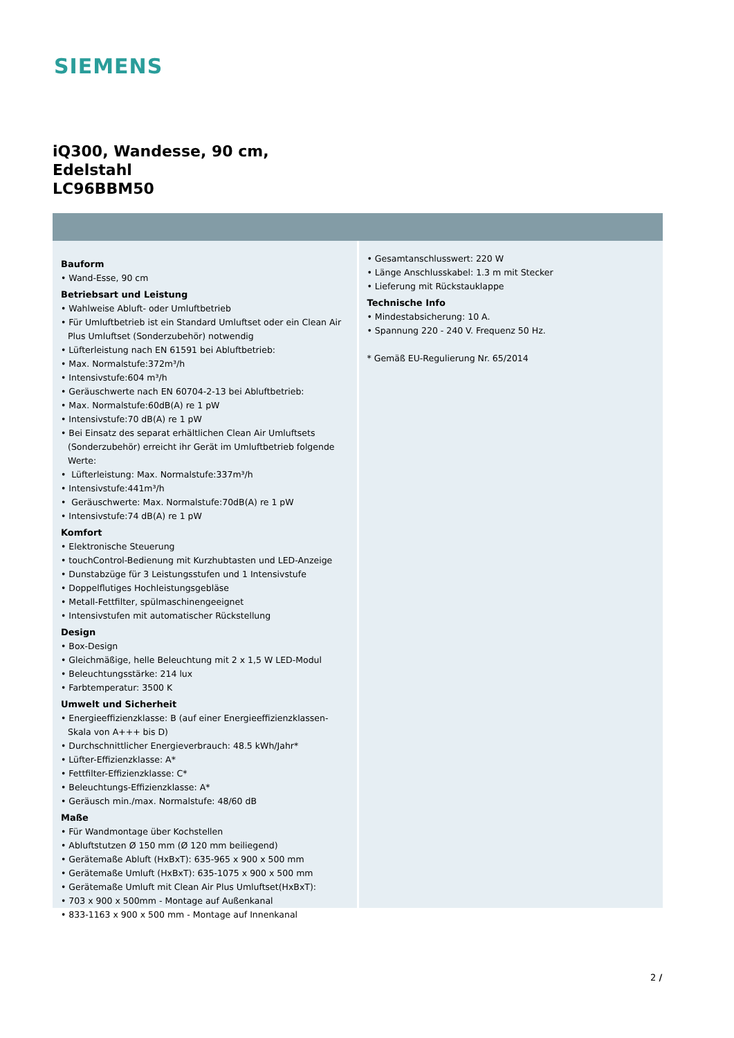SIEMENS
iQ300, Wandesse, 90 cm,
Edelstahl
LC96BBM50
Bauform
• Wand-Esse, 90 cm
Betriebsart und Leistung
• Wahlweise Abluft- oder Umluftbetrieb
• Für Umluftbetrieb ist ein Standard Umluftset oder ein Clean Air Plus Umluftset (Sonderzubehör) notwendig
• Lüfterleistung nach EN 61591 bei Abluftbetrieb:
• Max. Normalstufe:372m³/h
• Intensivstufe:604 m³/h
• Geräuschwerte nach EN 60704-2-13 bei Abluftbetrieb:
• Max. Normalstufe:60dB(A) re 1 pW
• Intensivstufe:70 dB(A) re 1 pW
• Bei Einsatz des separat erhältlichen Clean Air Umluftsets (Sonderzubehör) erreicht ihr Gerät im Umluftbetrieb folgende Werte:
• Lüfterleistung: Max. Normalstufe:337m³/h
• Intensivstufe:441m³/h
• Geräuschwerte: Max. Normalstufe:70dB(A) re 1 pW
• Intensivstufe:74 dB(A) re 1 pW
Komfort
• Elektronische Steuerung
• touchControl-Bedienung mit Kurzhubtasten und LED-Anzeige
• Dunstabzüge für 3 Leistungsstufen und 1 Intensivstufe
• Doppelflutiges Hochleistungsgebläse
• Metall-Fettfilter, spülmaschinengeeignet
• Intensivstufen mit automatischer Rückstellung
Design
• Box-Design
• Gleichmäßige, helle Beleuchtung mit 2 x 1,5 W LED-Modul
• Beleuchtungsstärke: 214 lux
• Farbtemperatur: 3500 K
Umwelt und Sicherheit
• Energieeffizienzklasse: B (auf einer Energieeffizienzklassen-Skala von A+++ bis D)
• Durchschnittlicher Energieverbrauch: 48.5 kWh/Jahr*
• Lüfter-Effizienzklasse: A*
• Fettfilter-Effizienzklasse: C*
• Beleuchtungs-Effizienzklasse: A*
• Geräusch min./max. Normalstufe: 48/60 dB
Maße
• Für Wandmontage über Kochstellen
• Abluftstutzen Ø 150 mm (Ø 120 mm beiliegend)
• Gerätemaße Abluft (HxBxT): 635-965 x 900 x 500 mm
• Gerätemaße Umluft (HxBxT): 635-1075 x 900 x 500 mm
• Gerätemaße Umluft mit Clean Air Plus Umluftset(HxBxT):
• 703 x 900 x 500mm - Montage auf Außenkanal
• 833-1163 x 900 x 500 mm - Montage auf Innenkanal
• Gesamtanschlusswert: 220 W
• Länge Anschlusskabel: 1.3 m mit Stecker
• Lieferung mit Rückstauklappe
Technische Info
• Mindestabsicherung: 10 A.
• Spannung 220 - 240 V. Frequenz 50 Hz.
* Gemäß EU-Regulierung Nr. 65/2014
2 /